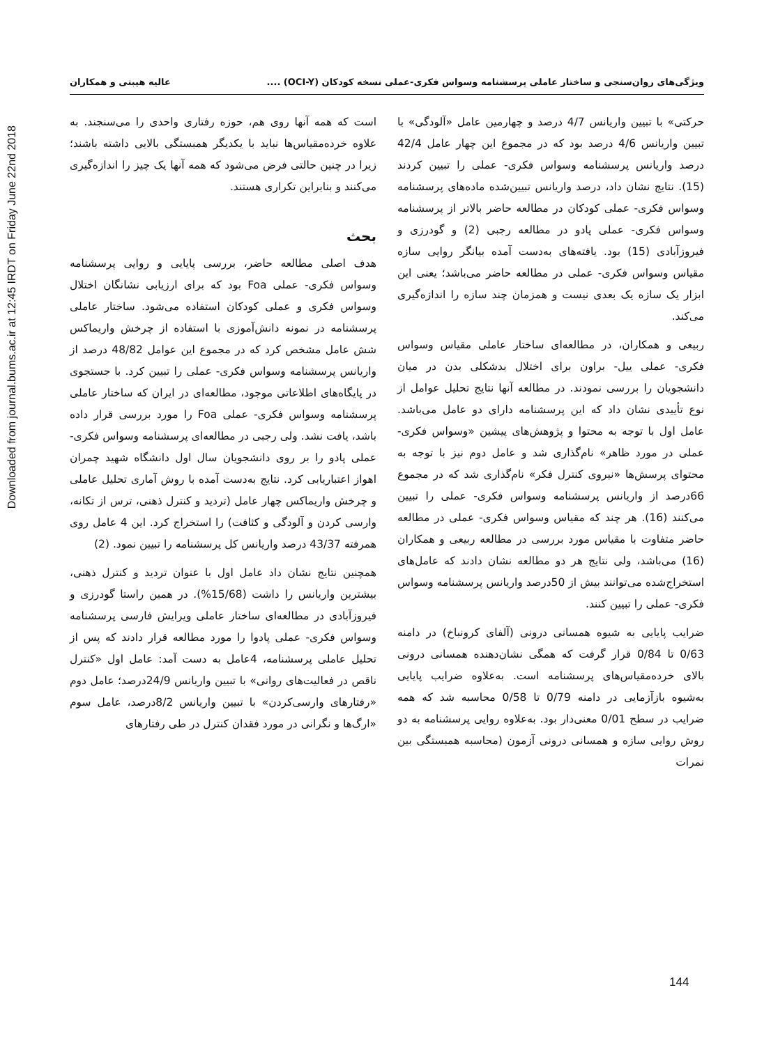Downloaded from journal.bums.ac.ir at 12:45 IRDT on Friday June 22nd 2018
ویژگی‌های روان‌سنجی و ساختار عاملی پرسشنامه وسواس فکری-عملی نسخه کودکان (OCI-Y) .... عالیه هیبتی و همکاران
است که همه آنها روی هم، حوزه رفتاری واحدی را می‌سنجند. به علاوه خرده‌مقیاس‌ها نباید با یکدیگر همبستگی بالایی داشته باشند؛ زیرا در چنین حالتی فرض می‌شود که همه آنها یک چیز را اندازه‌گیری می‌کنند و بنابراین تکراری هستند.
بحث
هدف اصلی مطالعه حاضر، بررسی پایایی و روایی پرسشنامه وسواس فکری- عملی Foa بود که برای ارزیابی نشانگان اختلال وسواس فکری و عملی کودکان استفاده می‌شود. ساختار عاملی پرسشنامه در نمونه دانش‌آموزی با استفاده از چرخش واریماکس شش عامل مشخص کرد که در مجموع این عوامل 48/82 درصد از واریانس پرسشنامه وسواس فکری- عملی را تبیین کرد. با جستجوی در پایگاه‌های اطلاعاتی موجود، مطالعه‌ای در ایران که ساختار عاملی پرسشنامه وسواس فکری- عملی Foa را مورد بررسی قرار داده باشد، یافت نشد. ولی رجبی در مطالعه‌ای پرسشنامه وسواس فکری- عملی پادو را بر روی دانشجویان سال اول دانشگاه شهید چمران اهواز اعتباریابی کرد. نتایج به‌دست آمده با روش آماری تحلیل عاملی و چرخش واریماکس چهار عامل (تردید و کنترل ذهنی، ترس از تکانه، وارسی کردن و آلودگی و کثافت) را استخراج کرد. این 4 عامل روی همرفته 43/37 درصد واریانس کل پرسشنامه را تبیین نمود. (2)
همچنین نتایج نشان داد عامل اول با عنوان تردید و کنترل ذهنی، بیشترین واریانس را داشت (15/68%). در همین راستا گودرزی و فیروزآبادی در مطالعه‌ای ساختار عاملی ویرایش فارسی پرسشنامه وسواس فکری- عملی پادوا را مورد مطالعه قرار دادند که پس از تحلیل عاملی پرسشنامه، 4عامل به دست آمد: عامل اول «کنترل ناقص در فعالیت‌های روانی» با تبیین واریانس 24/9درصد؛ عامل دوم «رفتارهای وارسی‌کردن» با تبیین واریانس 8/2درصد، عامل سوم «ارگ‌ها و نگرانی در مورد فقدان کنترل در طی رفتارهای
حرکتی» با تبیین واریانس 4/7 درصد و چهارمین عامل «آلودگی» با تبیین واریانس 4/6 درصد بود که در مجموع این چهار عامل 42/4 درصد واریانس پرسشنامه وسواس فکری- عملی را تبیین کردند (15). نتایج نشان داد، درصد واریانس تبیین‌شده ماده‌های پرسشنامه وسواس فکری- عملی کودکان در مطالعه حاضر بالاتر از پرسشنامه وسواس فکری- عملی پادو در مطالعه رجبی (2) و گودرزی و فیروزآبادی (15) بود. یافته‌های به‌دست آمده بیانگر روایی سازه مقیاس وسواس فکری- عملی در مطالعه حاضر می‌باشد؛ یعنی این ابزار یک سازه یک بعدی نیست و همزمان چند سازه را اندازه‌گیری می‌کند.
ربیعی و همکاران، در مطالعه‌ای ساختار عاملی مقیاس وسواس فکری- عملی ییل- براون برای اختلال بدشکلی بدن در میان دانشجویان را بررسی نمودند. در مطالعه آنها نتایج تحلیل عوامل از نوع تأییدی نشان داد که این پرسشنامه دارای دو عامل می‌باشد. عامل اول با توجه به محتوا و پژوهش‌های پیشین «وسواس فکری- عملی در مورد ظاهر» نام‌گذاری شد و عامل دوم نیز با توجه به محتوای پرسش‌ها «نیروی کنترل فکر» نام‌گذاری شد که در مجموع 66درصد از واریانس پرسشنامه وسواس فکری- عملی را تبیین می‌کنند (16). هر چند که مقیاس وسواس فکری- عملی در مطالعه حاضر متفاوت با مقیاس مورد بررسی در مطالعه ربیعی و همکاران (16) می‌باشد، ولی نتایج هر دو مطالعه نشان دادند که عامل‌های استخراج‌شده می‌توانند بیش از 50درصد واریانس پرسشنامه وسواس فکری- عملی را تبیین کنند.
ضرایب پایایی به شیوه همسانی درونی (آلفای کرونباخ) در دامنه 0/63 تا 0/84 قرار گرفت که همگی نشان‌دهنده همسانی درونی بالای خرده‌مقیاس‌های پرسشنامه است. به‌علاوه ضرایب پایایی به‌شیوه بازآزمایی در دامنه 0/79 تا 0/58 محاسبه شد که همه ضرایب در سطح 0/01 معنی‌دار بود. به‌علاوه روایی پرسشنامه به دو روش روایی سازه و همسانی درونی آزمون (محاسبه همبستگی بین نمرات
144